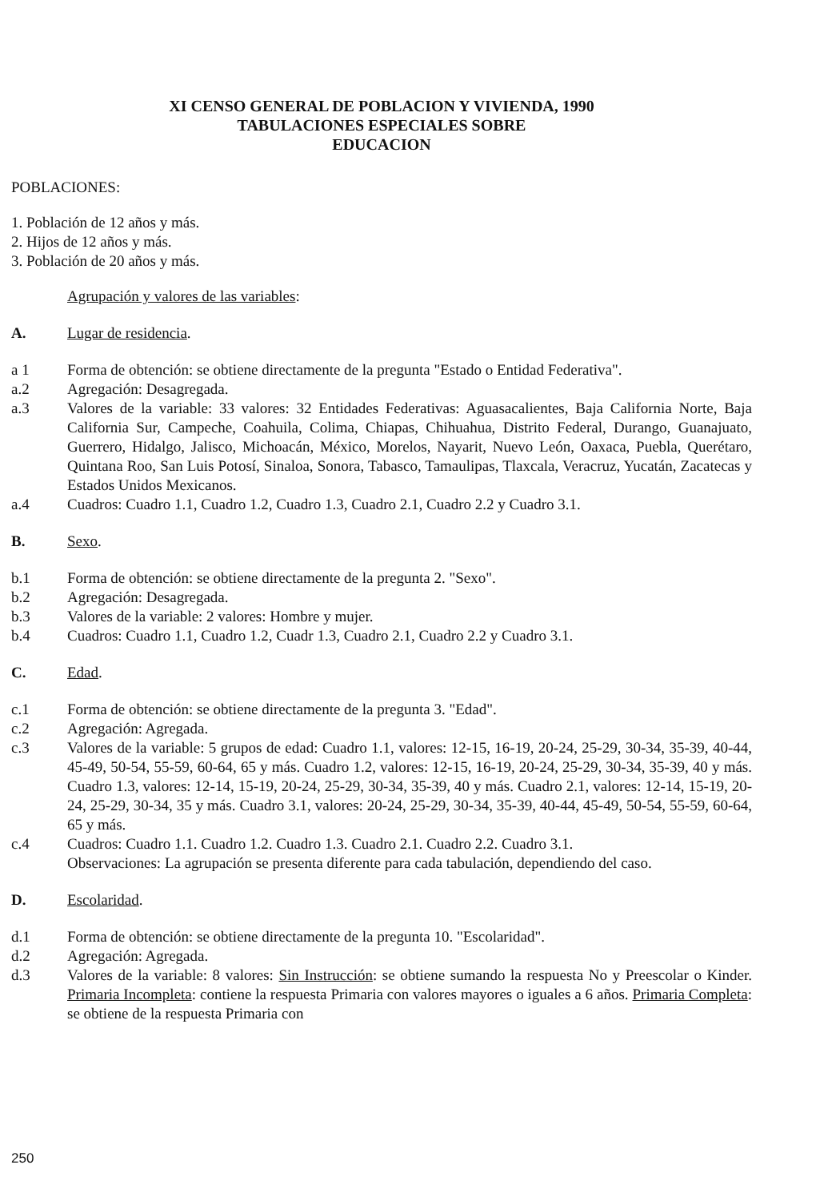XI CENSO GENERAL DE POBLACION Y VIVIENDA, 1990
TABULACIONES ESPECIALES SOBRE
EDUCACION
POBLACIONES:
1. Población de 12 años y más.
2. Hijos de 12 años y más.
3. Población de 20 años y más.
Agrupación y valores de las variables:
A. Lugar de residencia.
a 1 Forma de obtención: se obtiene directamente de la pregunta "Estado o Entidad Federativa".
a.2 Agregación: Desagregada.
a.3 Valores de la variable: 33 valores: 32 Entidades Federativas: Aguasacalientes, Baja California Norte, Baja California Sur, Campeche, Coahuila, Colima, Chiapas, Chihuahua, Distrito Federal, Durango, Guanajuato, Guerrero, Hidalgo, Jalisco, Michoacán, México, Morelos, Nayarit, Nuevo León, Oaxaca, Puebla, Querétaro, Quintana Roo, San Luis Potosí, Sinaloa, Sonora, Tabasco, Tamaulipas, Tlaxcala, Veracruz, Yucatán, Zacatecas y Estados Unidos Mexicanos.
a.4 Cuadros: Cuadro 1.1, Cuadro 1.2, Cuadro 1.3, Cuadro 2.1, Cuadro 2.2 y Cuadro 3.1.
B. Sexo.
b.1 Forma de obtención: se obtiene directamente de la pregunta 2. "Sexo".
b.2 Agregación: Desagregada.
b.3 Valores de la variable: 2 valores: Hombre y mujer.
b.4 Cuadros: Cuadro 1.1, Cuadro 1.2, Cuadr 1.3, Cuadro 2.1, Cuadro 2.2 y Cuadro 3.1.
C. Edad.
c.1 Forma de obtención: se obtiene directamente de la pregunta 3. "Edad".
c.2 Agregación: Agregada.
c.3 Valores de la variable: 5 grupos de edad: Cuadro 1.1, valores: 12-15, 16-19, 20-24, 25-29, 30-34, 35-39, 40-44, 45-49, 50-54, 55-59, 60-64, 65 y más. Cuadro 1.2, valores: 12-15, 16-19, 20-24, 25-29, 30-34, 35-39, 40 y más. Cuadro 1.3, valores: 12-14, 15-19, 20-24, 25-29, 30-34, 35-39, 40 y más. Cuadro 2.1, valores: 12-14, 15-19, 20-24, 25-29, 30-34, 35 y más. Cuadro 3.1, valores: 20-24, 25-29, 30-34, 35-39, 40-44, 45-49, 50-54, 55-59, 60-64, 65 y más.
c.4 Cuadros: Cuadro 1.1. Cuadro 1.2. Cuadro 1.3. Cuadro 2.1. Cuadro 2.2. Cuadro 3.1.
Observaciones: La agrupación se presenta diferente para cada tabulación, dependiendo del caso.
D. Escolaridad.
d.1 Forma de obtención: se obtiene directamente de la pregunta 10. "Escolaridad".
d.2 Agregación: Agregada.
d.3 Valores de la variable: 8 valores: Sin Instrucción: se obtiene sumando la respuesta No y Preescolar o Kinder. Primaria Incompleta: contiene la respuesta Primaria con valores mayores o iguales a 6 años. Primaria Completa: se obtiene de la respuesta Primaria con
250